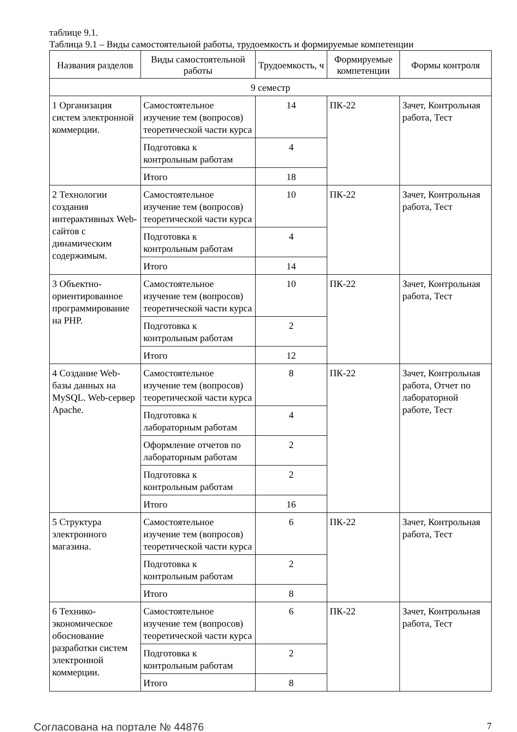таблице 9.1.
Таблица 9.1 – Виды самостоятельной работы, трудоемкость и формируемые компетенции
| Названия разделов | Виды самостоятельной работы | Трудоемкость, ч | Формируемые компетенции | Формы контроля |
| --- | --- | --- | --- | --- |
| 9 семестр | | | | |
| 1 Организация систем электронной коммерции. | Самостоятельное изучение тем (вопросов) теоретической части курса | 14 | ПК-22 | Зачет, Контрольная работа, Тест |
| | Подготовка к контрольным работам | 4 | | |
| | Итого | 18 | | |
| 2 Технологии создания интерактивных Web-сайтов с динамическим содержимым. | Самостоятельное изучение тем (вопросов) теоретической части курса | 10 | ПК-22 | Зачет, Контрольная работа, Тест |
| | Подготовка к контрольным работам | 4 | | |
| | Итого | 14 | | |
| 3 Объектно-ориентированное программирование на PHP. | Самостоятельное изучение тем (вопросов) теоретической части курса | 10 | ПК-22 | Зачет, Контрольная работа, Тест |
| | Подготовка к контрольным работам | 2 | | |
| | Итого | 12 | | |
| 4 Создание Web-базы данных на MySQL. Web-сервер Apache. | Самостоятельное изучение тем (вопросов) теоретической части курса | 8 | ПК-22 | Зачет, Контрольная работа, Отчет по лабораторной работе, Тест |
| | Подготовка к лабораторным работам | 4 | | |
| | Оформление отчетов по лабораторным работам | 2 | | |
| | Подготовка к контрольным работам | 2 | | |
| | Итого | 16 | | |
| 5 Структура электронного магазина. | Самостоятельное изучение тем (вопросов) теоретической части курса | 6 | ПК-22 | Зачет, Контрольная работа, Тест |
| | Подготовка к контрольным работам | 2 | | |
| | Итого | 8 | | |
| 6 Технико-экономическое обоснование разработки систем электронной коммерции. | Самостоятельное изучение тем (вопросов) теоретической части курса | 6 | ПК-22 | Зачет, Контрольная работа, Тест |
| | Подготовка к контрольным работам | 2 | | |
| | Итого | 8 | | |
Согласована на портале № 44876 7